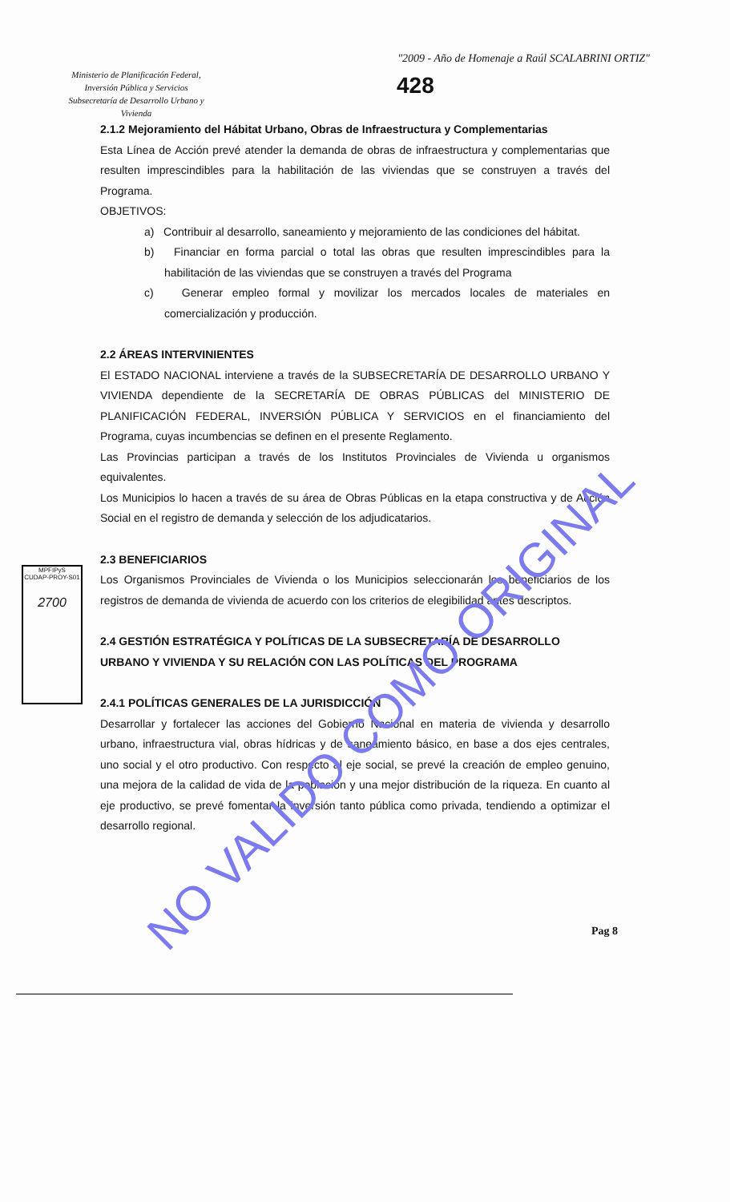Ministerio de Planificación Federal,
Inversión Pública y Servicios
Subsecretaría de Desarrollo Urbano y
Vivienda
"2009 - Año de Homenaje a Raúl SCALABRINI ORTIZ"
428
2.1.2 Mejoramiento del Hábitat Urbano, Obras de Infraestructura y Complementarias
Esta Línea de Acción prevé atender la demanda de obras de infraestructura y complementarias que resulten imprescindibles para la habilitación de las viviendas que se construyen a través del Programa.
OBJETIVOS:
a) Contribuir al desarrollo, saneamiento y mejoramiento de las condiciones del hábitat.
b) Financiar en forma parcial o total las obras que resulten imprescindibles para la habilitación de las viviendas que se construyen a través del Programa
c) Generar empleo formal y movilizar los mercados locales de materiales en comercialización y producción.
2.2 ÁREAS INTERVINIENTES
El ESTADO NACIONAL interviene a través de la SUBSECRETARÍA DE DESARROLLO URBANO Y VIVIENDA dependiente de la SECRETARÍA DE OBRAS PÚBLICAS del MINISTERIO DE PLANIFICACIÓN FEDERAL, INVERSIÓN PÚBLICA Y SERVICIOS en el financiamiento del Programa, cuyas incumbencias se definen en el presente Reglamento.
Las Provincias participan a través de los Institutos Provinciales de Vivienda u organismos equivalentes.
Los Municipios lo hacen a través de su área de Obras Públicas en la etapa constructiva y de Acción Social en el registro de demanda y selección de los adjudicatarios.
2.3 BENEFICIARIOS
Los Organismos Provinciales de Vivienda o los Municipios seleccionarán los beneficiarios de los registros de demanda de vivienda de acuerdo con los criterios de elegibilidad antes descriptos.
2.4 GESTIÓN ESTRATÉGICA Y POLÍTICAS DE LA SUBSECRETARÍA DE DESARROLLO URBANO Y VIVIENDA Y SU RELACIÓN CON LAS POLÍTICAS DEL PROGRAMA
2.4.1 POLÍTICAS GENERALES DE LA JURISDICCIÓN
Desarrollar y fortalecer las acciones del Gobierno Nacional en materia de vivienda y desarrollo urbano, infraestructura vial, obras hídricas y de saneamiento básico, en base a dos ejes centrales, uno social y el otro productivo. Con respecto al eje social, se prevé la creación de empleo genuino, una mejora de la calidad de vida de la población y una mejor distribución de la riqueza. En cuanto al eje productivo, se prevé fomentar la inversión tanto pública como privada, tendiendo a optimizar el desarrollo regional.
Pag 8
MPFIPyS
CUDAP-PROY-S01
2700
NO VALIDO COMO ORIGINAL